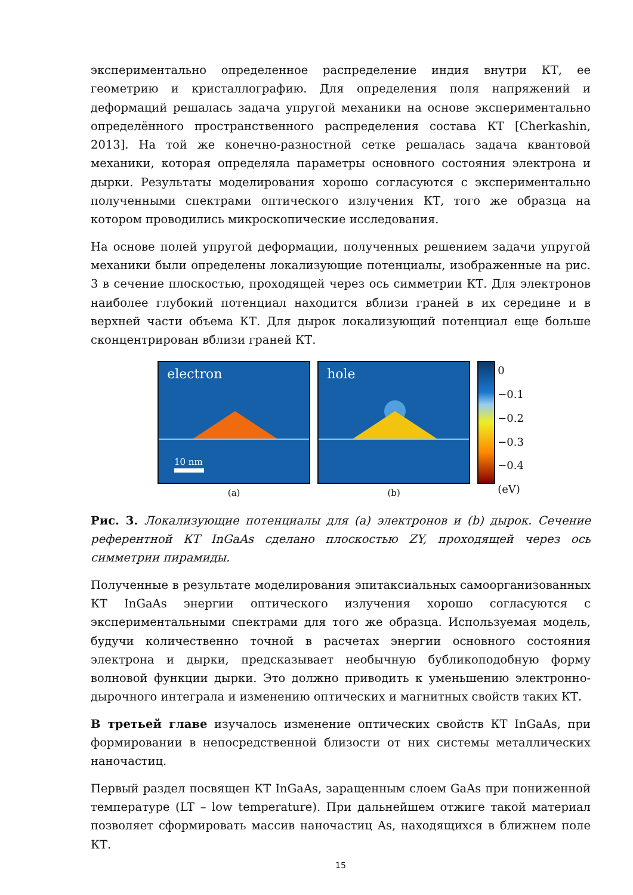экспериментально определенное распределение индия внутри КТ, ее геометрию и кристаллографию. Для определения поля напряжений и деформаций решалась задача упругой механики на основе экспериментально определённого пространственного распределения состава КТ [Cherkashin, 2013]. На той же конечно-разностной сетке решалась задача квантовой механики, которая определяла параметры основного состояния электрона и дырки. Результаты моделирования хорошо согласуются с экспериментально полученными спектрами оптического излучения КТ, того же образца на котором проводились микроскопические исследования.
На основе полей упругой деформации, полученных решением задачи упругой механики были определены локализующие потенциалы, изображенные на рис. 3 в сечение плоскостью, проходящей через ось симметрии КТ. Для электронов наиболее глубокий потенциал находится вблизи граней в их середине и в верхней части объема КТ. Для дырок локализующий потенциал еще больше сконцентрирован вблизи граней КТ.
electron
10 nm
(a)
hole
(b)
0
−0.1
−0.2
−0.3
−0.4
(eV)
Рис. 3. Локализующие потенциалы для (a) электронов и (b) дырок. Сечение референтной КТ InGaAs сделано плоскостью ZY, проходящей через ось симметрии пирамиды.
Полученные в результате моделирования эпитаксиальных самоорганизованных КТ InGaAs энергии оптического излучения хорошо согласуются с экспериментальными спектрами для того же образца. Используемая модель, будучи количественно точной в расчетах энергии основного состояния электрона и дырки, предсказывает необычную бубликоподобную форму волновой функции дырки. Это должно приводить к уменьшению электронно-дырочного интеграла и изменению оптических и магнитных свойств таких КТ.
В третьей главе изучалось изменение оптических свойств КТ InGaAs, при формировании в непосредственной близости от них системы металлических наночастиц.
Первый раздел посвящен КТ InGaAs, заращенным слоем GaAs при пониженной температуре (LT – low temperature). При дальнейшем отжиге такой материал позволяет сформировать массив наночастиц As, находящихся в ближнем поле КТ.
15